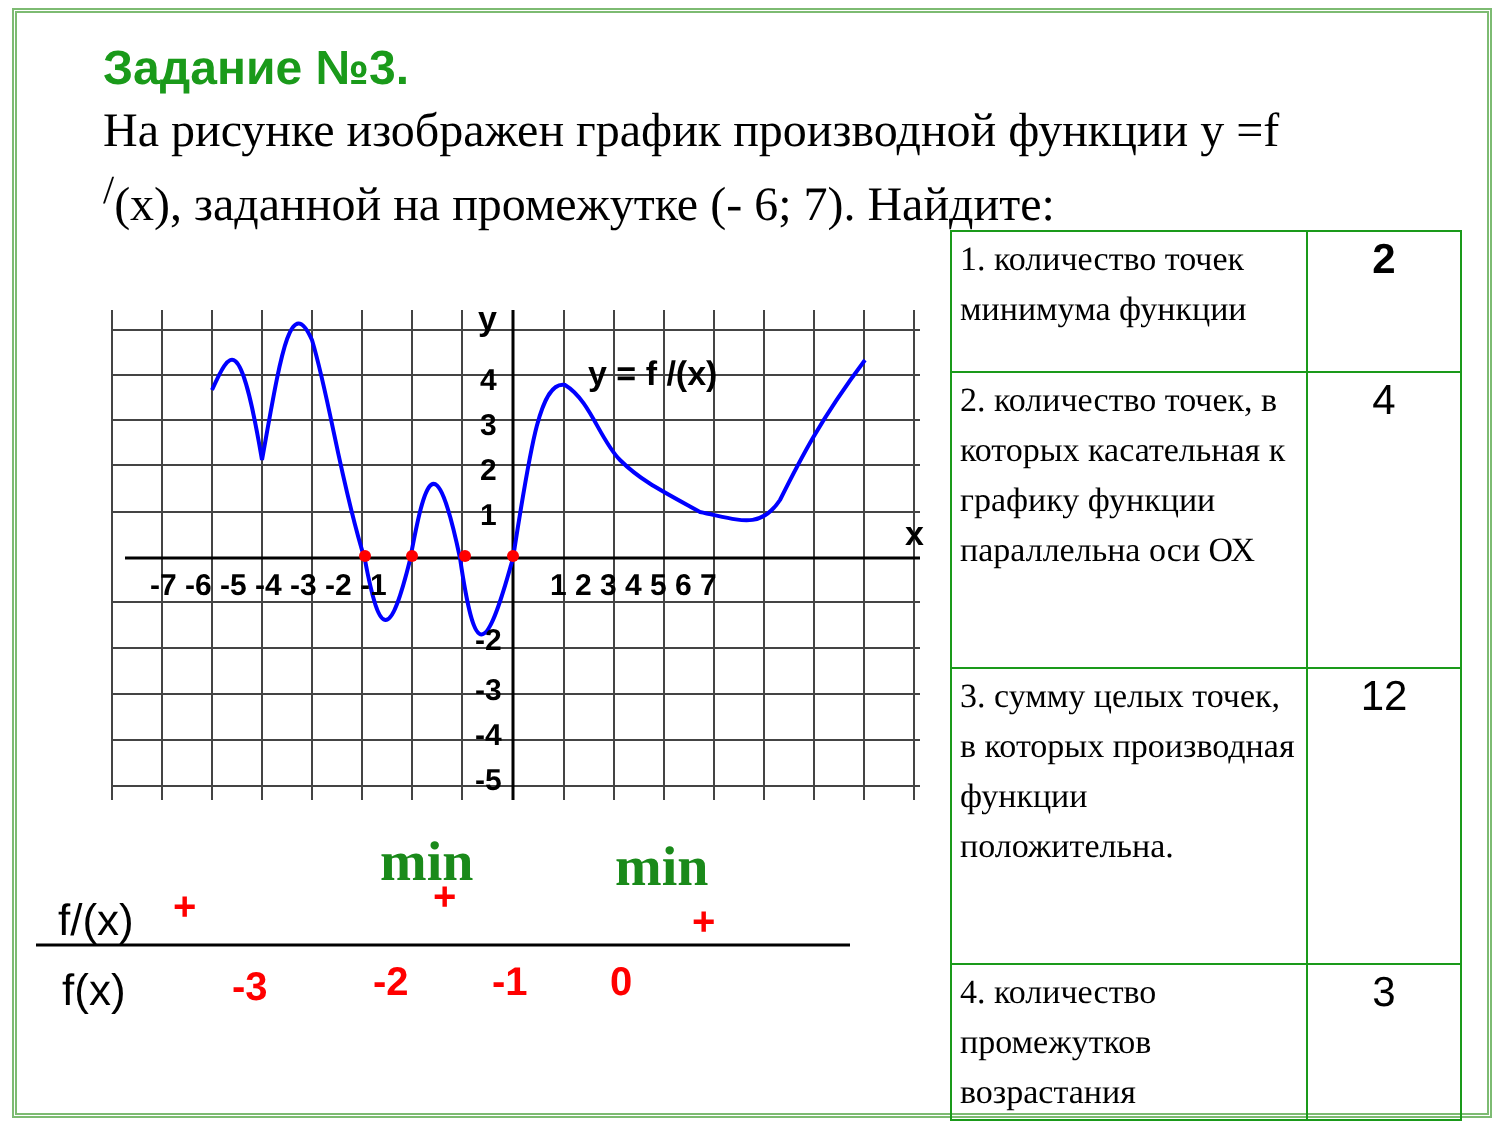Задание №3.
На рисунке изображен график производной функции y =f <sup>/</sup>(x), заданной на промежутке (- 6; 7). Найдите:
y
x
y = f /(x)
-7 -6 -5 -4 -3 -2 -1
1 2 3 4 5 6 7
4
3
2
1
-2
-3
-4
-5
min
min
f/(x)
f(x)
+
+
+
-3
-2
-1
0
| 1. количество точек минимума функции | 2 |
| 2. количество точек, в которых касательная к графику функции параллельна оси ОХ | 4 |
| 3. сумму целых точек, в которых производная функции положительна. | 12 |
| 4. количество промежутков возрастания | 3 |